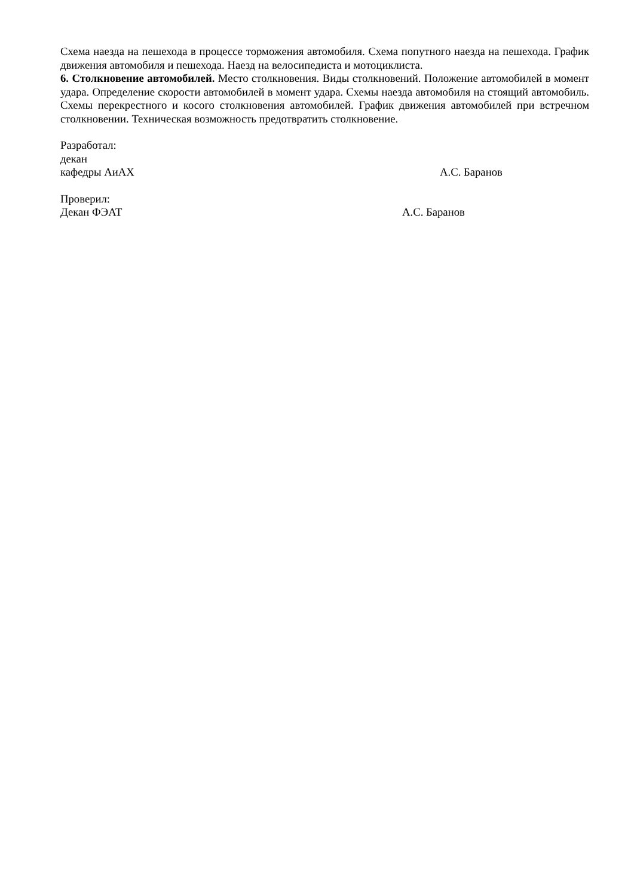Схема наезда на пешехода в процессе торможения автомобиля. Схема попутного наезда на пешехода. График движения автомобиля и пешехода. Наезд на велосипедиста и мотоциклиста.
6. Столкновение автомобилей. Место столкновения. Виды столкновений. Положение автомобилей в момент удара. Определение скорости автомобилей в момент удара. Схемы наезда автомобиля на стоящий автомобиль. Схемы перекрестного и косого столкновения автомобилей. График движения автомобилей при встречном столкновении. Техническая возможность предотвратить столкновение.
Разработал:
декан
кафедры АиАХ А.С. Баранов
Проверил:
Декан ФЭАТ А.С. Баранов